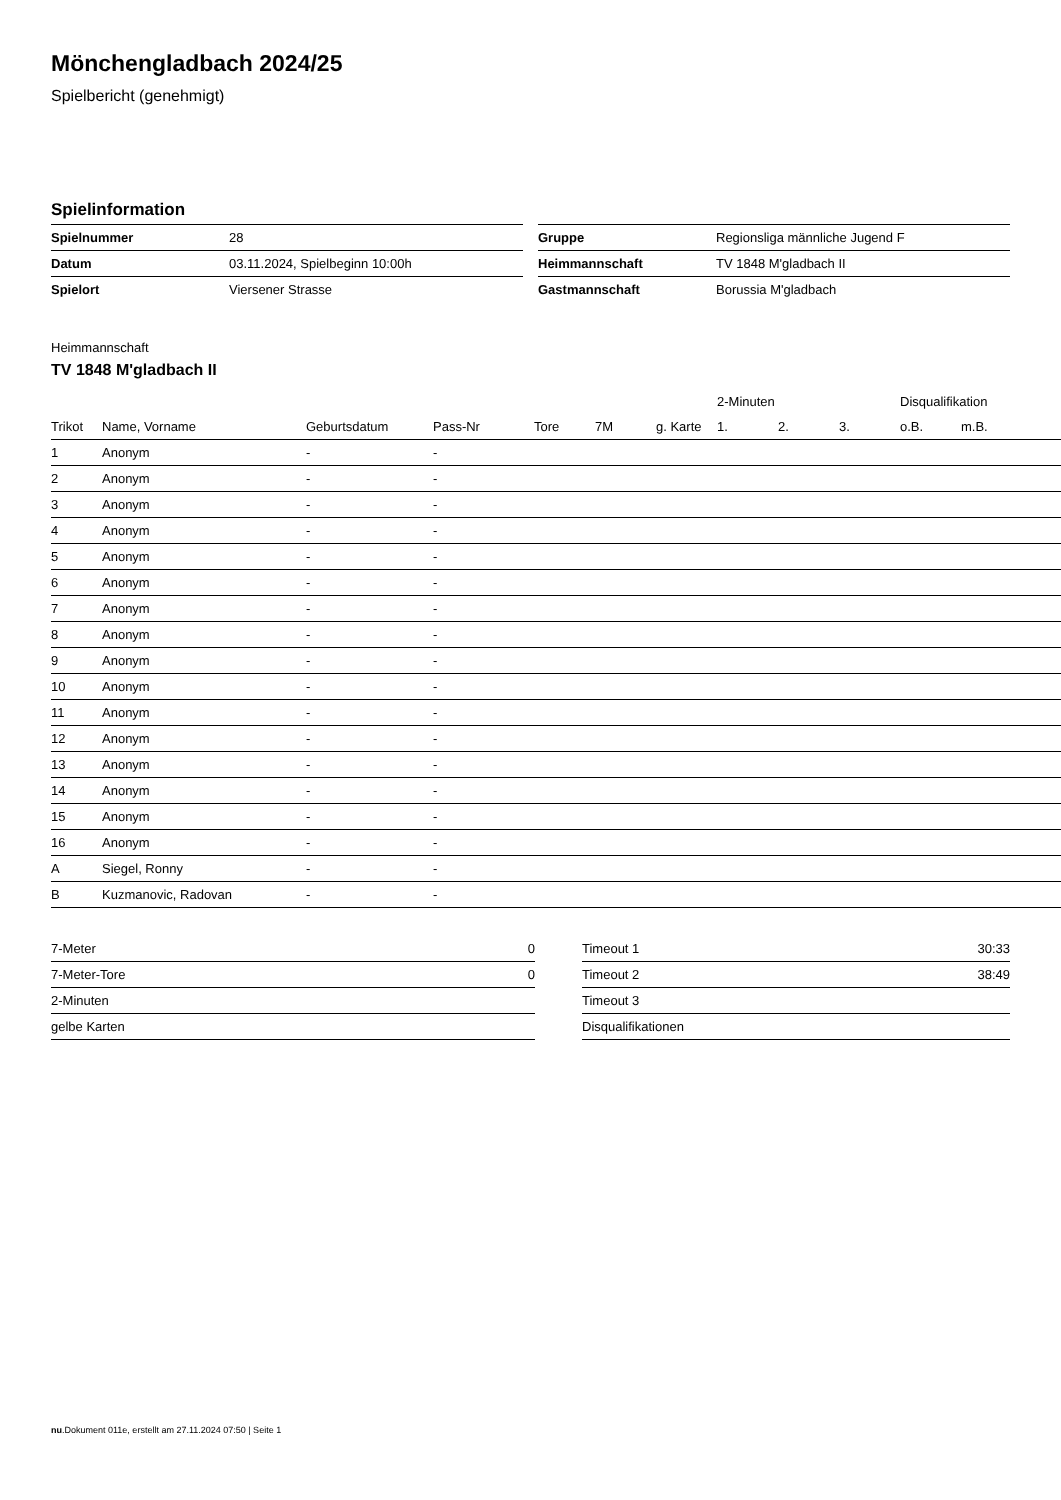Mönchengladbach 2024/25
Spielbericht (genehmigt)
Spielinformation
| Spielnummer | 28 |
| Datum | 03.11.2024, Spielbeginn 10:00h |
| Spielort | Viersener Strasse |
| Gruppe | Regionsliga männliche Jugend F |
| Heimmannschaft | TV 1848 M'gladbach II |
| Gastmannschaft | Borussia M'gladbach |
Heimmannschaft
TV 1848 M'gladbach II
| | | | | | | | 2-Minuten | | | Disqualifikation | |
| --- | --- | --- | --- | --- | --- | --- | --- | --- | --- | --- | --- |
| Trikot | Name, Vorname | Geburtsdatum | Pass-Nr | Tore | 7M | g. Karte | 1. | 2. | 3. | o.B. | m.B. |
| 1 | Anonym | - | - | | | | | | | | |
| 2 | Anonym | - | - | | | | | | | | |
| 3 | Anonym | - | - | | | | | | | | |
| 4 | Anonym | - | - | | | | | | | | |
| 5 | Anonym | - | - | | | | | | | | |
| 6 | Anonym | - | - | | | | | | | | |
| 7 | Anonym | - | - | | | | | | | | |
| 8 | Anonym | - | - | | | | | | | | |
| 9 | Anonym | - | - | | | | | | | | |
| 10 | Anonym | - | - | | | | | | | | |
| 11 | Anonym | - | - | | | | | | | | |
| 12 | Anonym | - | - | | | | | | | | |
| 13 | Anonym | - | - | | | | | | | | |
| 14 | Anonym | - | - | | | | | | | | |
| 15 | Anonym | - | - | | | | | | | | |
| 16 | Anonym | - | - | | | | | | | | |
| A | Siegel, Ronny | - | - | | | | | | | | |
| B | Kuzmanovic, Radovan | - | - | | | | | | | | |
| 7-Meter | 0 |
| 7-Meter-Tore | 0 |
| 2-Minuten | |
| gelbe Karten | |
| Timeout 1 | 30:33 |
| Timeout 2 | 38:49 |
| Timeout 3 | |
| Disqualifikationen | |
nu.Dokument 011e, erstellt am 27.11.2024 07:50 | Seite 1